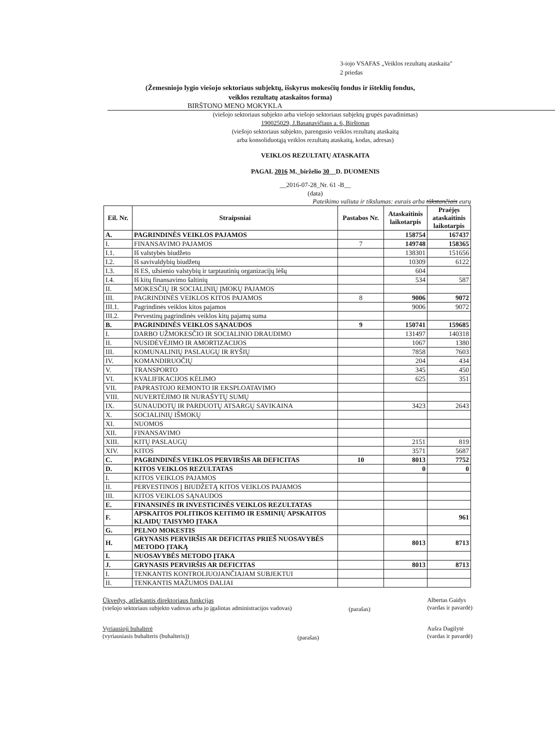3-iojo VSAFAS „Veiklos rezultatų ataskaita"
2 priedas
(Žemesniojo lygio viešojo sektoriaus subjektų, išskyrus mokesčių fondus ir išteklių fondus,
veiklos rezultatų ataskaitos forma)
BIRŠTONO MENO MOKYKLA
(viešojo sektoriaus subjekto arba viešojo sektoriaus subjektų grupės pavadinimas)
190025029, J.Basanavičiaus a. 6, Birštonas
(viešojo sektoriaus subjekto, parengusio veiklos rezultatų ataskaitą
arba konsoliduotąją veiklos rezultatų ataskaitą, kodas, adresas)
VEIKLOS REZULTATŲ ATASKAITA
PAGAL 2016 M._birželio 30__D. DUOMENIS
__2016-07-28_Nr. 61 -B__
(data)
Pateikimo valiuta ir tikslumas: eurais arba tūkstančiais eurų
| Eil. Nr. | Straipsniai | Pastabos Nr. | Ataskaitinis laikotarpis | Praėjęs ataskaitinis laikotarpis |
| --- | --- | --- | --- | --- |
| A. | PAGRINDINĖS VEIKLOS PAJAMOS | | 158754 | 167437 |
| I. | FINANSAVIMO PAJAMOS | 7 | 149748 | 158365 |
| I.1. | Iš valstybės biudžeto | | 138301 | 151656 |
| I.2. | Iš savivaldybių biudžetų | | 10309 | 6122 |
| I.3. | Iš ES, užsienio valstybių ir tarptautinių organizacijų lėšų | | 604 | |
| I.4. | Iš kitų finansavimo šaltinių | | 534 | 587 |
| II. | MOKESČIŲ IR SOCIALINIŲ ĮMOKŲ PAJAMOS | | | |
| III. | PAGRINDINĖS VEIKLOS KITOS PAJAMOS | 8 | 9006 | 9072 |
| III.1. | Pagrindinės veiklos kitos pajamos | | 9006 | 9072 |
| III.2. | Pervestinų pagrindinės veiklos kitų pajamų suma | | | |
| B. | PAGRINDINĖS VEIKLOS SĄNAUDOS | 9 | 150741 | 159685 |
| I. | DARBO UŽMOKESČIO IR SOCIALINIO DRAUDIMO | | 131497 | 140318 |
| II. | NUSIDĖVĖJIMO IR AMORTIZACIJOS | | 1067 | 1380 |
| III. | KOMUNALINIŲ PASLAUGŲ IR RYŠIŲ | | 7858 | 7603 |
| IV. | KOMANDIRUOČIŲ | | 204 | 434 |
| V. | TRANSPORTO | | 345 | 450 |
| VI. | KVALIFIKACIJOS KĖLIMO | | 625 | 351 |
| VII. | PAPRASTOJO REMONTO IR EKSPLOATAVIMO | | | |
| VIII. | NUVERTĖJIMO IR NURAŠYTŲ SUMŲ | | | |
| IX. | SUNAUDOTŲ IR PARDUOTŲ ATSARGŲ SAVIKAINA | | 3423 | 2643 |
| X. | SOCIALINIŲ IŠMOKŲ | | | |
| XI. | NUOMOS | | | |
| XII. | FINANSAVIMO | | | |
| XIII. | KITŲ PASLAUGŲ | | 2151 | 819 |
| XIV. | KITOS | | 3571 | 5687 |
| C. | PAGRINDINĖS VEIKLOS PERVIRŠIS AR DEFICITAS | 10 | 8013 | 7752 |
| D. | KITOS VEIKLOS REZULTATAS | | 0 | 0 |
| I. | KITOS VEIKLOS PAJAMOS | | | |
| II. | PERVESTINOS Į BIUDŽETĄ KITOS VEIKLOS PAJAMOS | | | |
| III. | KITOS VEIKLOS SĄNAUDOS | | | |
| E. | FINANSINĖS IR INVESTICINĖS VEIKLOS REZULTATAS | | | |
| F. | APSKAITOS POLITIKOS KEITIMO IR ESMINIŲ APSKAITOS KLAIDŲ TAISYMO ĮTAKA | | | 961 |
| G. | PELNO MOKESTIS | | | |
| H. | GRYNASIS PERVIRŠIS AR DEFICITAS PRIEŠ NUOSAVYBĖS METODO ĮTAKĄ | | 8013 | 8713 |
| I. | NUOSAVYBĖS METODO ĮTAKA | | | |
| J. | GRYNASIS PERVIRŠIS AR DEFICITAS | | 8013 | 8713 |
| I. | TENKANTIS KONTROLIUOJANČIAJAM SUBJEKTUI | | | |
| II. | TENKANTIS MAŽUMOS DALIAI | | | |
Ūkvedys, atliekantis direktoriaus funkcijas
(viešojo sektoriaus subjekto vadovas arba jo įgaliotas administracijos vadovas)
(parašas)
Albertas Gaidys
(vardas ir pavardė)
Vyriausioji buhalterė
(vyriausiasis buhalteris (buhalteris))
(parašas)
Aušra Dagilytė
(vardas ir pavardė)